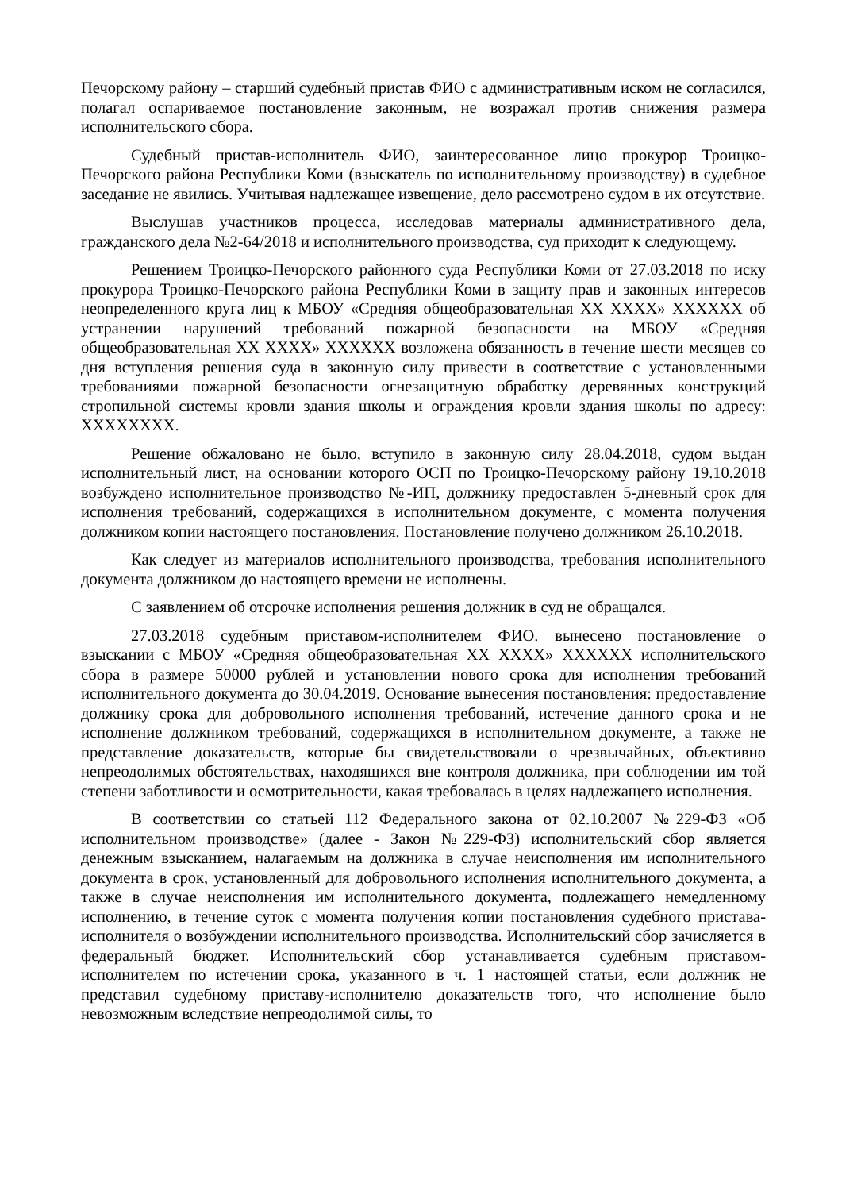Печорскому району – старший судебный пристав ФИО с административным иском не согласился, полагал оспариваемое постановление законным, не возражал против снижения размера исполнительского сбора.
Судебный пристав-исполнитель ФИО, заинтересованное лицо прокурор Троицко-Печорского района Республики Коми (взыскатель по исполнительному производству) в судебное заседание не явились. Учитывая надлежащее извещение, дело рассмотрено судом в их отсутствие.
Выслушав участников процесса, исследовав материалы административного дела, гражданского дела №2-64/2018 и исполнительного производства, суд приходит к следующему.
Решением Троицко-Печорского районного суда Республики Коми от 27.03.2018 по иску прокурора Троицко-Печорского района Республики Коми в защиту прав и законных интересов неопределенного круга лиц к МБОУ «Средняя общеобразовательная XX XXXX» XXXXXX об устранении нарушений требований пожарной безопасности на МБОУ «Средняя общеобразовательная XX XXXX» XXXXXX возложена обязанность в течение шести месяцев со дня вступления решения суда в законную силу привести в соответствие с установленными требованиями пожарной безопасности огнезащитную обработку деревянных конструкций стропильной системы кровли здания школы и ограждения кровли здания школы по адресу: XXXXXXXX.
Решение обжаловано не было, вступило в законную силу 28.04.2018, судом выдан исполнительный лист, на основании которого ОСП по Троицко-Печорскому району 19.10.2018 возбуждено исполнительное производство №-ИП, должнику предоставлен 5-дневный срок для исполнения требований, содержащихся в исполнительном документе, с момента получения должником копии настоящего постановления. Постановление получено должником 26.10.2018.
Как следует из материалов исполнительного производства, требования исполнительного документа должником до настоящего времени не исполнены.
С заявлением об отсрочке исполнения решения должник в суд не обращался.
27.03.2018 судебным приставом-исполнителем ФИО. вынесено постановление о взыскании с МБОУ «Средняя общеобразовательная XX XXXX» XXXXXX исполнительского сбора в размере 50000 рублей и установлении нового срока для исполнения требований исполнительного документа до 30.04.2019. Основание вынесения постановления: предоставление должнику срока для добровольного исполнения требований, истечение данного срока и не исполнение должником требований, содержащихся в исполнительном документе, а также не представление доказательств, которые бы свидетельствовали о чрезвычайных, объективно непреодолимых обстоятельствах, находящихся вне контроля должника, при соблюдении им той степени заботливости и осмотрительности, какая требовалась в целях надлежащего исполнения.
В соответствии со статьей 112 Федерального закона от 02.10.2007 №229-ФЗ «Об исполнительном производстве» (далее - Закон №229-ФЗ) исполнительский сбор является денежным взысканием, налагаемым на должника в случае неисполнения им исполнительного документа в срок, установленный для добровольного исполнения исполнительного документа, а также в случае неисполнения им исполнительного документа, подлежащего немедленному исполнению, в течение суток с момента получения копии постановления судебного пристава-исполнителя о возбуждении исполнительного производства. Исполнительский сбор зачисляется в федеральный бюджет. Исполнительский сбор устанавливается судебным приставом-исполнителем по истечении срока, указанного в ч. 1 настоящей статьи, если должник не представил судебному приставу-исполнителю доказательств того, что исполнение было невозможным вследствие непреодолимой силы, то